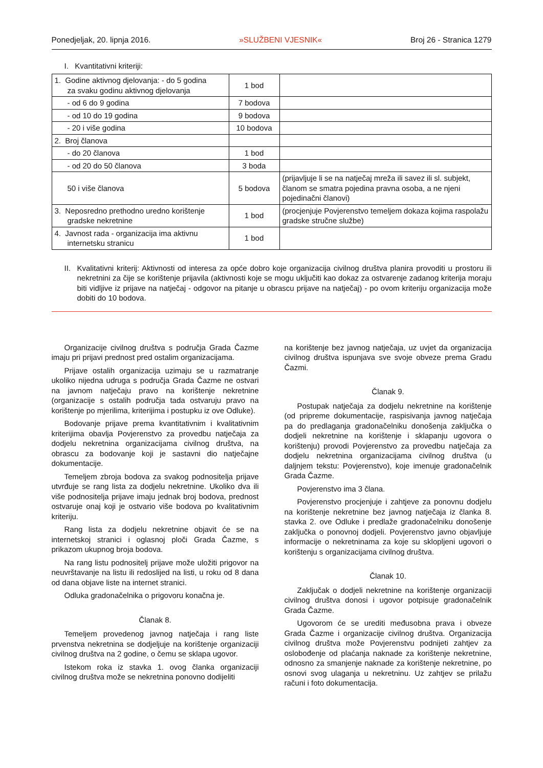Ponedjeljak, 20. lipnja 2016. »SLUŽBENI VJESNIK« Broj 26 - Stranica 1279
I. Kvantitativni kriteriji:
| 1. Godine aktivnog djelovanja: - do 5 godina za svaku godinu aktivnog djelovanja | 1 bod | |
| - od 6 do 9 godina | 7 bodova | |
| - od 10 do 19 godina | 9 bodova | |
| - 20 i više godina | 10 bodova | |
| 2. Broj članova | | |
| - do 20 članova | 1 bod | |
| - od 20 do 50 članova | 3 boda | |
| 50 i više članova | 5 bodova | (prijavljuje li se na natječaj mreža ili savez ili sl. subjekt, članom se smatra pojedina pravna osoba, a ne njeni pojedinačni članovi) |
| 3. Neposredno prethodno uredno korištenje gradske nekretnine | 1 bod | (procjenjuje Povjerenstvo temeljem dokaza kojima raspolažu gradske stručne službe) |
| 4. Javnost rada - organizacija ima aktivnu internetsku stranicu | 1 bod | |
II.
Kvalitativni kriterij: Aktivnosti od interesa za opće dobro koje organizacija civilnog društva planira provoditi u prostoru ili nekretnini za čije se korištenje prijavila (aktivnosti koje se mogu uključiti kao dokaz za ostvarenje zadanog kriterija moraju biti vidljive iz prijave na natječaj - odgovor na pitanje u obrascu prijave na natječaj) - po ovom kriteriju organizacija može dobiti do 10 bodova.
Organizacije civilnog društva s područja Grada Čazme imaju pri prijavi prednost pred ostalim organizacijama.
Prijave ostalih organizacija uzimaju se u razmatranje ukoliko nijedna udruga s područja Grada Čazme ne ostvari na javnom natječaju pravo na korištenje nekretnine (organizacije s ostalih područja tada ostvaruju pravo na korištenje po mjerilima, kriterijima i postupku iz ove Odluke).
Bodovanje prijave prema kvantitativnim i kvalitativnim kriterijima obavlja Povjerenstvo za provedbu natječaja za dodjelu nekretnina organizacijama civilnog društva, na obrascu za bodovanje koji je sastavni dio natječajne dokumentacije.
Temeljem zbroja bodova za svakog podnositelja prijave utvrđuje se rang lista za dodjelu nekretnine. Ukoliko dva ili više podnositelja prijave imaju jednak broj bodova, prednost ostvaruje onaj koji je ostvario više bodova po kvalitativnim kriteriju.
Rang lista za dodjelu nekretnine objavit će se na internetskoj stranici i oglasnoj ploči Grada Čazme, s prikazom ukupnog broja bodova.
Na rang listu podnositelj prijave može uložiti prigovor na neuvrštavanje na listu ili redoslijed na listi, u roku od 8 dana od dana objave liste na internet stranici.
Odluka gradonačelnika o prigovoru konačna je.
Članak 8.
Temeljem provedenog javnog natječaja i rang liste prvenstva nekretnina se dodjeljuje na korištenje organizaciji civilnog društva na 2 godine, o čemu se sklapa ugovor.
Istekom roka iz stavka 1. ovog članka organizaciji civilnog društva može se nekretnina ponovno dodijeliti
na korištenje bez javnog natječaja, uz uvjet da organizacija civilnog društva ispunjava sve svoje obveze prema Gradu Čazmi.
Članak 9.
Postupak natječaja za dodjelu nekretnine na korištenje (od pripreme dokumentacije, raspisivanja javnog natječaja pa do predlaganja gradonačelniku donošenja zaključka o dodjeli nekretnine na korištenje i sklapanju ugovora o korištenju) provodi Povjerenstvo za provedbu natječaja za dodjelu nekretnina organizacijama civilnog društva (u daljnjem tekstu: Povjerenstvo), koje imenuje gradonačelnik Grada Čazme.
Povjerenstvo ima 3 člana.
Povjerenstvo procjenjuje i zahtjeve za ponovnu dodjelu na korištenje nekretnine bez javnog natječaja iz članka 8. stavka 2. ove Odluke i predlaže gradonačelniku donošenje zaključka o ponovnoj dodjeli. Povjerenstvo javno objavljuje informacije o nekretninama za koje su sklopljeni ugovori o korištenju s organizacijama civilnog društva.
Članak 10.
Zaključak o dodjeli nekretnine na korištenje organizaciji civilnog društva donosi i ugovor potpisuje gradonačelnik Grada Čazme.
Ugovorom će se urediti međusobna prava i obveze Grada Čazme i organizacije civilnog društva. Organizacija civilnog društva može Povjerenstvu podnijeti zahtjev za oslobođenje od plaćanja naknade za korištenje nekretnine, odnosno za smanjenje naknade za korištenje nekretnine, po osnovi svog ulaganja u nekretninu. Uz zahtjev se prilažu računi i foto dokumentacija.